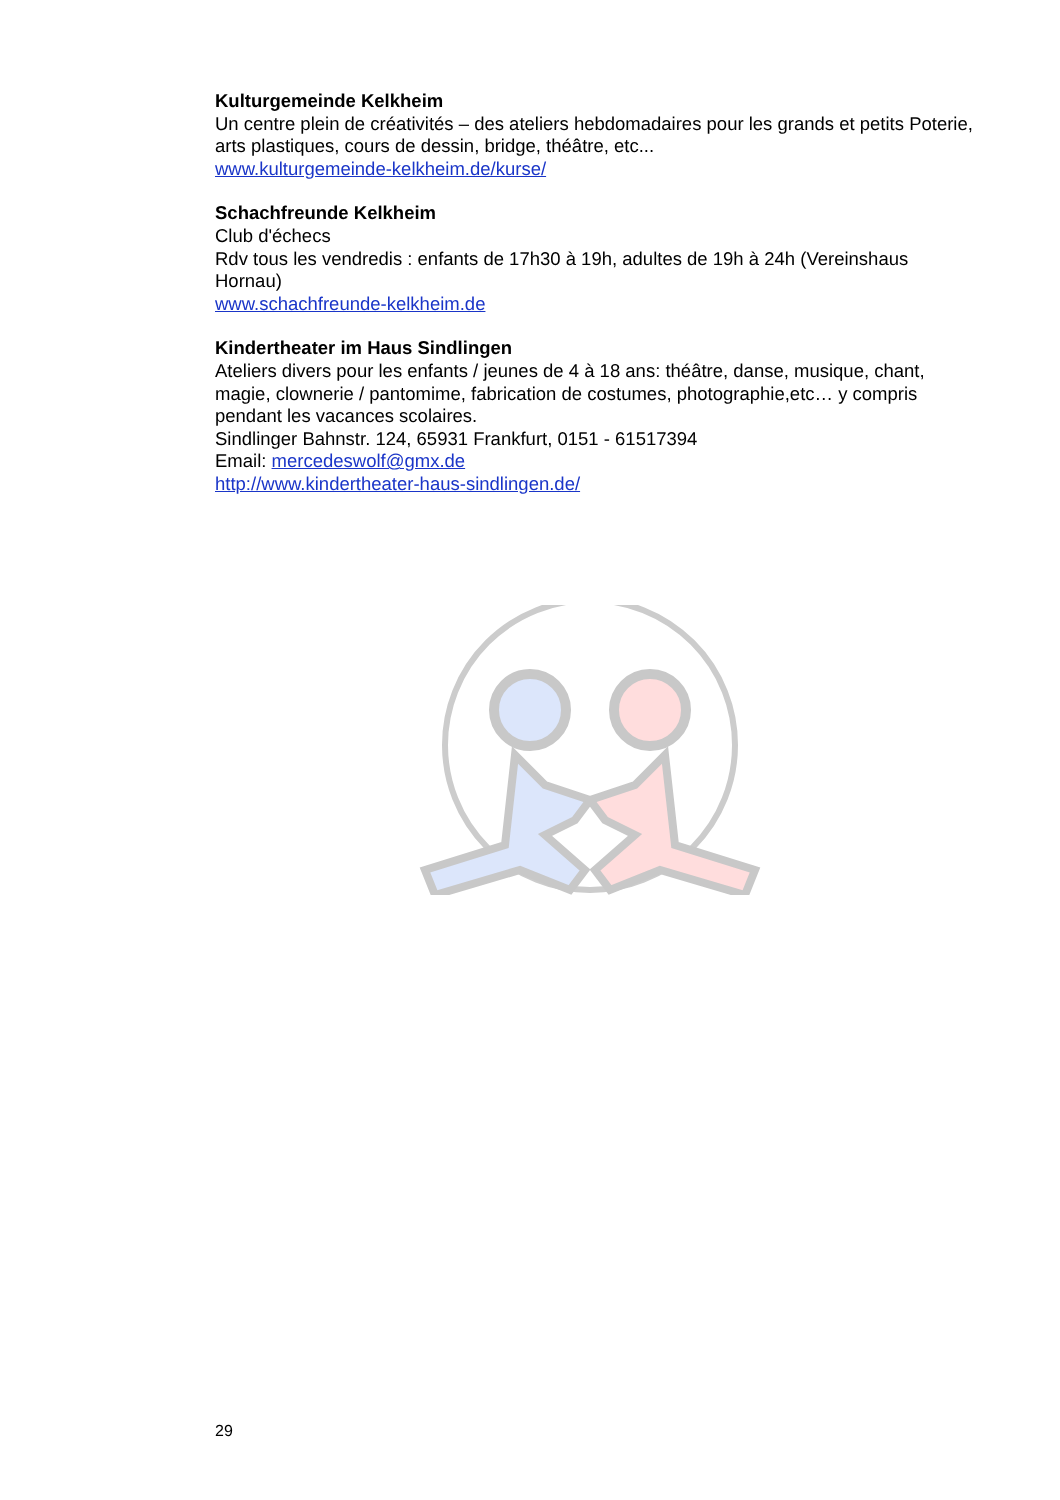Kulturgemeinde Kelkheim
Un centre plein de créativités – des ateliers hebdomadaires pour les grands et petits Poterie, arts plastiques, cours de dessin, bridge, théâtre, etc...
www.kulturgemeinde-kelkheim.de/kurse/
Schachfreunde Kelkheim
Club d'échecs
Rdv tous les vendredis : enfants de 17h30 à 19h, adultes de 19h à 24h (Vereinshaus Hornau)
www.schachfreunde-kelkheim.de
Kindertheater im Haus Sindlingen
Ateliers divers pour les enfants / jeunes de 4 à 18 ans: théâtre, danse, musique, chant, magie, clownerie / pantomime, fabrication de costumes, photographie,etc… y compris pendant les vacances scolaires.
Sindlinger Bahnstr. 124, 65931 Frankfurt, 0151 - 61517394
Email: mercedeswolf@gmx.de
http://www.kindertheater-haus-sindlingen.de/
29